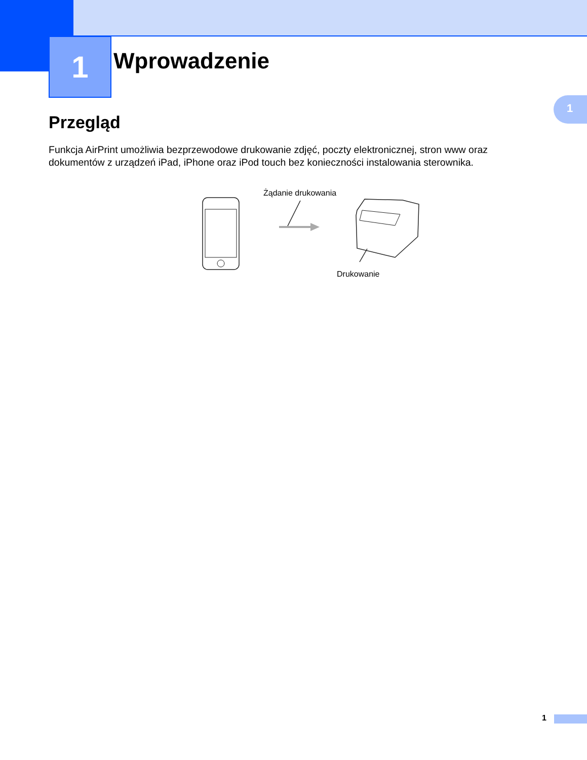1 Wprowadzenie
1
Przegląd
Funkcja AirPrint umożliwia bezprzewodowe drukowanie zdjęć, poczty elektronicznej, stron www oraz dokumentów z urządzeń iPad, iPhone oraz iPod touch bez konieczności instalowania sterownika.
Żądanie drukowania
Drukowanie
1